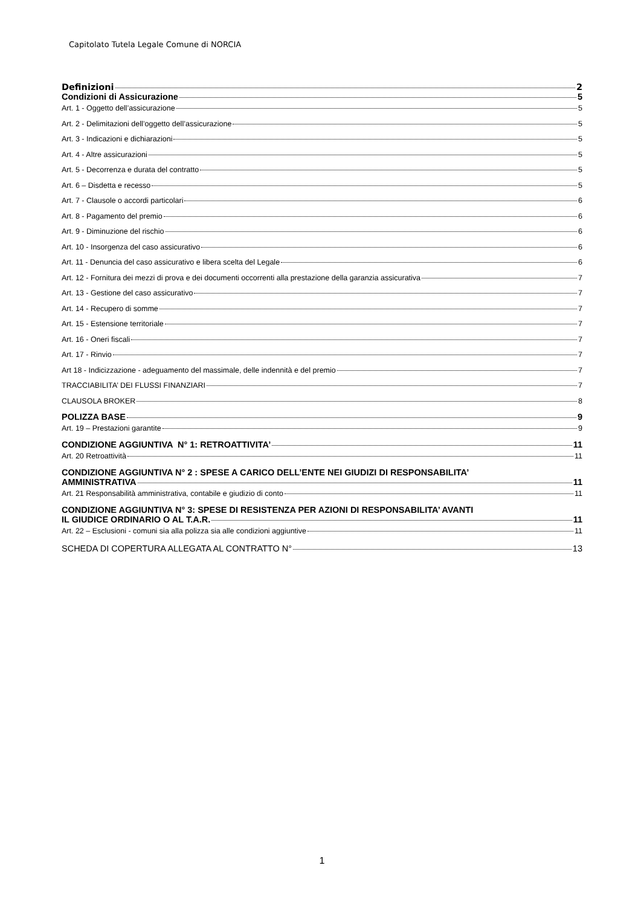Capitolato Tutela Legale Comune di NORCIA
Definizioni 2
Condizioni di Assicurazione 5
Art. 1 - Oggetto dell’assicurazione 5
Art. 2 - Delimitazioni dell’oggetto dell’assicurazione 5
Art. 3 - Indicazioni e dichiarazioni 5
Art. 4 - Altre assicurazioni 5
Art. 5 - Decorrenza e durata del contratto 5
Art. 6 – Disdetta e recesso 5
Art. 7 - Clausole o accordi particolari 6
Art. 8 - Pagamento del premio 6
Art. 9 - Diminuzione del rischio 6
Art. 10 - Insorgenza del caso assicurativo 6
Art. 11 - Denuncia del caso assicurativo e libera scelta del Legale 6
Art. 12 - Fornitura dei mezzi di prova e dei documenti occorrenti alla prestazione della garanzia assicurativa 7
Art. 13 - Gestione del caso assicurativo 7
Art. 14 - Recupero di somme 7
Art. 15 - Estensione territoriale 7
Art. 16 - Oneri fiscali 7
Art. 17 - Rinvio 7
Art 18 - Indicizzazione - adeguamento del massimale, delle indennità e del premio 7
TRACCIABILITA’ DEI FLUSSI FINANZIARI 7
CLAUSOLA BROKER 8
POLIZZA BASE 9
Art. 19 – Prestazioni garantite 9
CONDIZIONE AGGIUNTIVA N° 1: RETROATTIVITA’ 11
Art. 20 Retroattività 11
CONDIZIONE AGGIUNTIVA N° 2 : SPESE A CARICO DELL’ENTE NEI GIUDIZI DI RESPONSABILITA’
AMMINISTRATIVA 11
Art. 21 Responsabilità amministrativa, contabile e giudizio di conto 11
CONDIZIONE AGGIUNTIVA N° 3: SPESE DI RESISTENZA PER AZIONI DI RESPONSABILITA’ AVANTI
IL GIUDICE ORDINARIO O AL T.A.R. 11
Art. 22 – Esclusioni - comuni sia alla polizza sia alle condizioni aggiuntive 11
SCHEDA DI COPERTURA ALLEGATA AL CONTRATTO N° 13
1